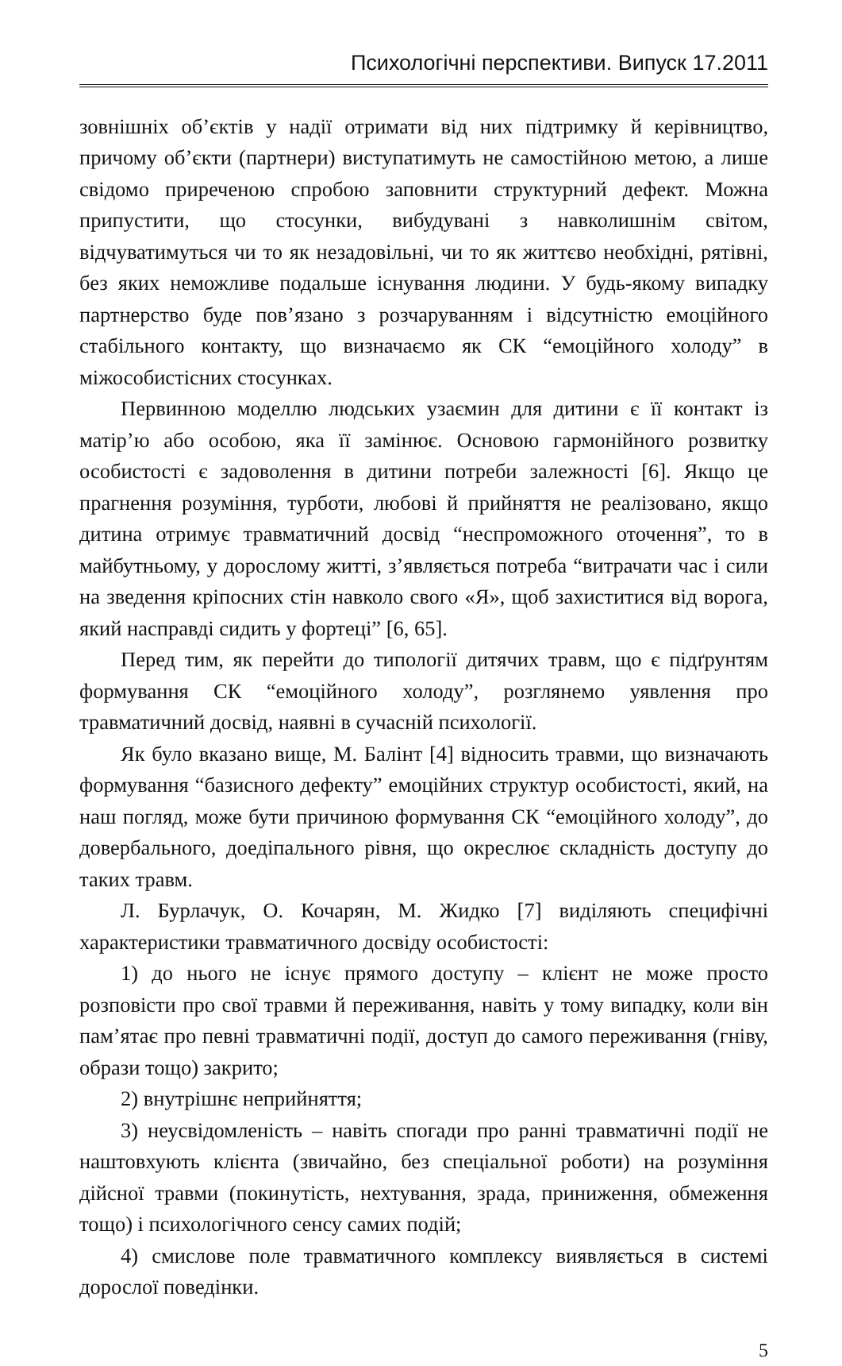Психологічні перспективи. Випуск 17.2011
зовнішніх об’єктів у надії отримати від них підтримку й керівництво, причому об’єкти (партнери) виступатимуть не самостійною метою, а лише свідомо приреченою спробою заповнити структурний дефект. Можна припустити, що стосунки, вибудувані з навколишнім світом, відчуватимуться чи то як незадовільні, чи то як життєво необхідні, рятівні, без яких неможливе подальше існування людини. У будь-якому випадку партнерство буде пов’язано з розчаруванням і відсутністю емоційного стабільного контакту, що визначаємо як СК “емоційного холоду” в міжособистісних стосунках.
Первинною моделлю людських узаємин для дитини є її контакт із матір’ю або особою, яка її замінює. Основою гармонійного розвитку особистості є задоволення в дитини потреби залежності [6]. Якщо це прагнення розуміння, турботи, любові й прийняття не реалізовано, якщо дитина отримує травматичний досвід “неспроможного оточення”, то в майбутньому, у дорослому житті, з’являється потреба “витрачати час і сили на зведення кріпосних стін навколо свого «Я», щоб захиститися від ворога, який насправді сидить у фортеці” [6, 65].
Перед тим, як перейти до типології дитячих травм, що є підґрунтям формування СК “емоційного холоду”, розглянемо уявлення про травматичний досвід, наявні в сучасній психології.
Як було вказано вище, М. Балінт [4] відносить травми, що визначають формування “базисного дефекту” емоційних структур особистості, який, на наш погляд, може бути причиною формування СК “емоційного холоду”, до довербального, доедіпального рівня, що окреслює складність доступу до таких травм.
Л. Бурлачук, О. Кочарян, М. Жидко [7] виділяють специфічні характеристики травматичного досвіду особистості:
1) до нього не існує прямого доступу – клієнт не може просто розповісти про свої травми й переживання, навіть у тому випадку, коли він пам’ятає про певні травматичні події, доступ до самого переживання (гніву, образи тощо) закрито;
2) внутрішнє неприйняття;
3) неусвідомленість – навіть спогади про ранні травматичні події не наштовхують клієнта (звичайно, без спеціальної роботи) на розуміння дійсної травми (покинутість, нехтування, зрада, приниження, обмеження тощо) і психологічного сенсу самих подій;
4) смислове поле травматичного комплексу виявляється в системі дорослої поведінки.
5